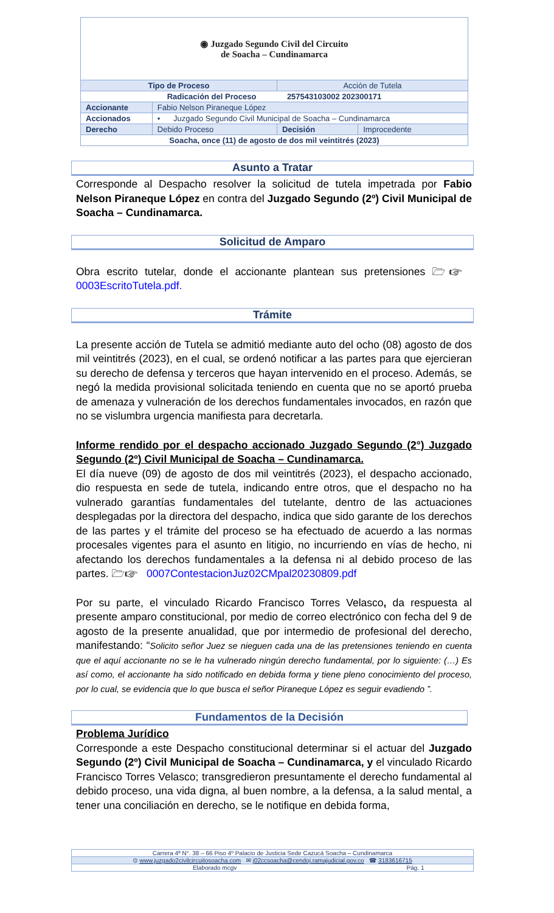| ◉ Juzgado Segundo Civil del Circuito de Soacha – Cundinamarca | | | |
| Tipo de Proceso | | Acción de Tutela | |
| Radicación del Proceso 257543103002 202300171 | | | |
| Accionante | Fabio Nelson Piraneque López | | |
| Accionados | • Juzgado Segundo Civil Municipal de Soacha – Cundinamarca | | |
| Derecho | Debido Proceso | Decisión | Improcedente |
| Soacha, once (11) de agosto de dos mil veintitrés (2023) | | | |
Asunto a Tratar
Corresponde al Despacho resolver la solicitud de tutela impetrada por Fabio Nelson Piraneque López en contra del Juzgado Segundo (2º) Civil Municipal de Soacha – Cundinamarca.
Solicitud de Amparo
Obra escrito tutelar, donde el accionante plantean sus pretensiones 🗁☞ 0003EscritoTutela.pdf.
Trámite
La presente acción de Tutela se admitió mediante auto del ocho (08) agosto de dos mil veintitrés (2023), en el cual, se ordenó notificar a las partes para que ejercieran su derecho de defensa y terceros que hayan intervenido en el proceso. Además, se negó la medida provisional solicitada teniendo en cuenta que no se aportó prueba de amenaza y vulneración de los derechos fundamentales invocados, en razón que no se vislumbra urgencia manifiesta para decretarla.
Informe rendido por el despacho accionado Juzgado Segundo (2°) Juzgado Segundo (2º) Civil Municipal de Soacha – Cundinamarca.
El día nueve (09) de agosto de dos mil veintitrés (2023), el despacho accionado, dio respuesta en sede de tutela, indicando entre otros, que el despacho no ha vulnerado garantías fundamentales del tutelante, dentro de las actuaciones desplegadas por la directora del despacho, indica que sido garante de los derechos de las partes y el trámite del proceso se ha efectuado de acuerdo a las normas procesales vigentes para el asunto en litigio, no incurriendo en vías de hecho, ni afectando los derechos fundamentales a la defensa ni al debido proceso de las partes. 🗁☞ 0007ContestacionJuz02CMpal20230809.pdf
Por su parte, el vinculado Ricardo Francisco Torres Velasco, da respuesta al presente amparo constitucional, por medio de correo electrónico con fecha del 9 de agosto de la presente anualidad, que por intermedio de profesional del derecho, manifestando: “Solicito señor Juez se nieguen cada una de las pretensiones teniendo en cuenta que el aquí accionante no se le ha vulnerado ningún derecho fundamental, por lo siguiente: (…) Es así como, el accionante ha sido notificado en debida forma y tiene pleno conocimiento del proceso, por lo cual, se evidencia que lo que busca el señor Piraneque López es seguir evadiendo ”.
Fundamentos de la Decisión
Problema Jurídico
Corresponde a este Despacho constitucional determinar si el actuar del Juzgado Segundo (2º) Civil Municipal de Soacha – Cundinamarca, y el vinculado Ricardo Francisco Torres Velasco; transgredieron presuntamente el derecho fundamental al debido proceso, una vida digna, al buen nombre, a la defensa, a la salud mental¸ a tener una conciliación en derecho, se le notifique en debida forma,
| Carrera 4ª N°. 38 – 66 Piso 4º Palacio de Justicia Sede Cazucá Soacha – Cundinamarca | |
| ⊙ www.juzgado2civilcircuitosoacha.com ✉ j02ccsoacha@cendoj.ramajudicial.gov.co ☎ 3183616715 | |
| Elaborado mcgv | Pág. 1 |